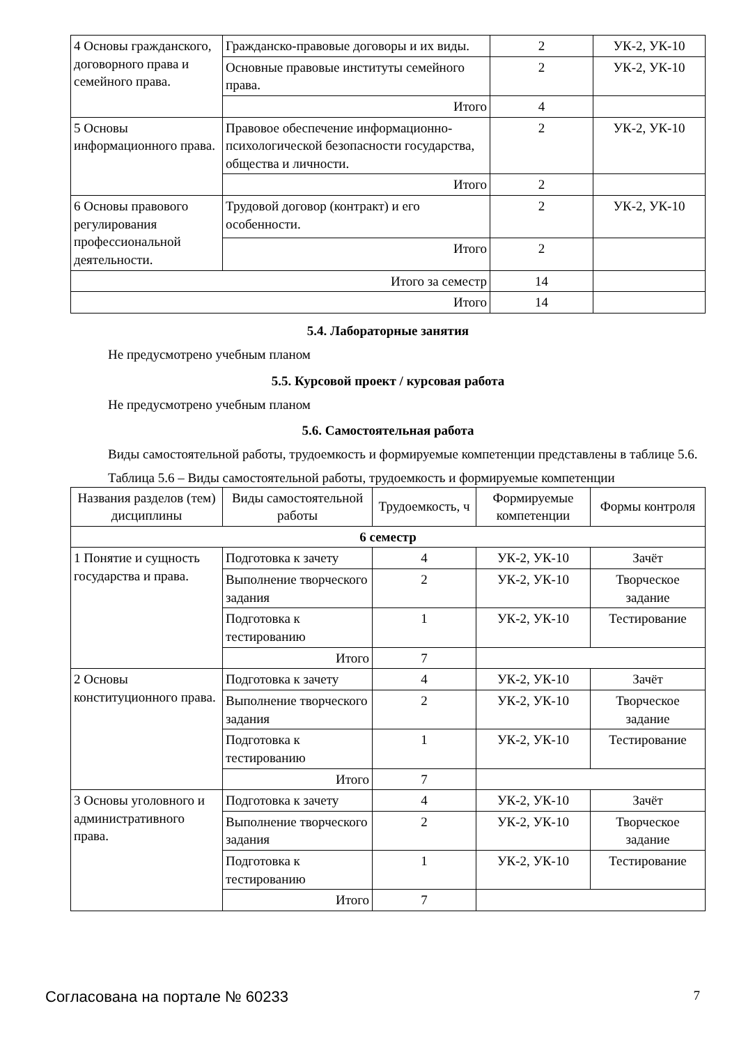| 4 Основы гражданского, договорного права и семейного права. | Гражданско-правовые договоры и их виды. | 2 | УК-2, УК-10 |
| | Основные правовые институты семейного права. | 2 | УК-2, УК-10 |
| | Итого | 4 | |
| 5 Основы информационного права. | Правовое обеспечение информационно-психологической безопасности государства, общества и личности. | 2 | УК-2, УК-10 |
| | Итого | 2 | |
| 6 Основы правового регулирования профессиональной деятельности. | Трудовой договор (контракт) и его особенности. | 2 | УК-2, УК-10 |
| | Итого | 2 | |
| Итого за семестр | | 14 | |
| Итого | | 14 | |
5.4. Лабораторные занятия
Не предусмотрено учебным планом
5.5. Курсовой проект / курсовая работа
Не предусмотрено учебным планом
5.6. Самостоятельная работа
Виды самостоятельной работы, трудоемкость и формируемые компетенции представлены в таблице 5.6.
Таблица 5.6 – Виды самостоятельной работы, трудоемкость и формируемые компетенции
| Названия разделов (тем) дисциплины | Виды самостоятельной работы | Трудоемкость, ч | Формируемые компетенции | Формы контроля |
| --- | --- | --- | --- | --- |
| 6 семестр | | | | |
| 1 Понятие и сущность государства и права. | Подготовка к зачету | 4 | УК-2, УК-10 | Зачёт |
| | Выполнение творческого задания | 2 | УК-2, УК-10 | Творческое задание |
| | Подготовка к тестированию | 1 | УК-2, УК-10 | Тестирование |
| | Итого | 7 | | |
| 2 Основы конституционного права. | Подготовка к зачету | 4 | УК-2, УК-10 | Зачёт |
| | Выполнение творческого задания | 2 | УК-2, УК-10 | Творческое задание |
| | Подготовка к тестированию | 1 | УК-2, УК-10 | Тестирование |
| | Итого | 7 | | |
| 3 Основы уголовного и административного права. | Подготовка к зачету | 4 | УК-2, УК-10 | Зачёт |
| | Выполнение творческого задания | 2 | УК-2, УК-10 | Творческое задание |
| | Подготовка к тестированию | 1 | УК-2, УК-10 | Тестирование |
| | Итого | 7 | | |
Согласована на портале № 60233 7